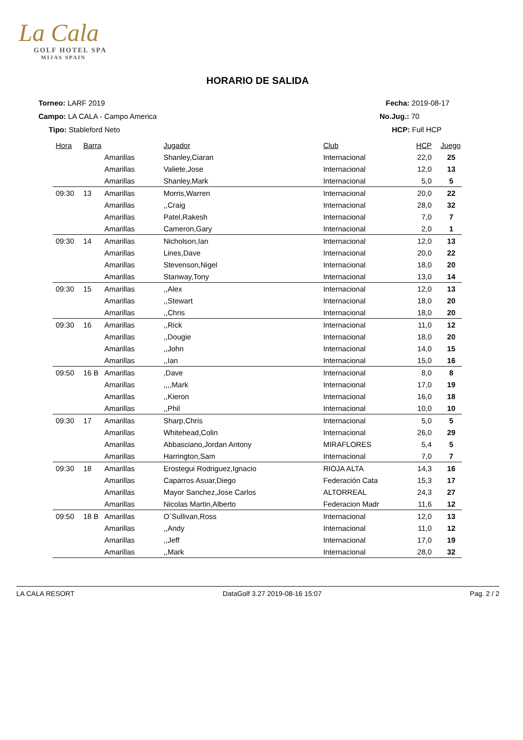La Cala
GOLF HOTEL SPA
MIJAS SPAIN
HORARIO DE SALIDA
Torneo: LARF 2019
Campo: LA CALA - Campo America
Tipo: Stableford Neto
Fecha: 2019-08-17
No.Jug.: 70
HCP: Full HCP
| Hora | Barra | | Jugador | Club | HCP | Juego |
| --- | --- | --- | --- | --- | --- | --- |
| | | Amarillas | Shanley,Ciaran | Internacional | 22,0 | 25 |
| | | Amarillas | Valiete,Jose | Internacional | 12,0 | 13 |
| | | Amarillas | Shanley,Mark | Internacional | 5,0 | 5 |
| 09:30 | 13 | Amarillas | Morris,Warren | Internacional | 20,0 | 22 |
| | | Amarillas | ,,Craig | Internacional | 28,0 | 32 |
| | | Amarillas | Patel,Rakesh | Internacional | 7,0 | 7 |
| | | Amarillas | Cameron,Gary | Internacional | 2,0 | 1 |
| 09:30 | 14 | Amarillas | Nicholson,Ian | Internacional | 12,0 | 13 |
| | | Amarillas | Lines,Dave | Internacional | 20,0 | 22 |
| | | Amarillas | Stevenson,Nigel | Internacional | 18,0 | 20 |
| | | Amarillas | Stanway,Tony | Internacional | 13,0 | 14 |
| 09:30 | 15 | Amarillas | ,,Alex | Internacional | 12,0 | 13 |
| | | Amarillas | ,,Stewart | Internacional | 18,0 | 20 |
| | | Amarillas | ,,Chris | Internacional | 18,0 | 20 |
| 09:30 | 16 | Amarillas | ,,Rick | Internacional | 11,0 | 12 |
| | | Amarillas | ,,Dougie | Internacional | 18,0 | 20 |
| | | Amarillas | ,,John | Internacional | 14,0 | 15 |
| | | Amarillas | ,,Ian | Internacional | 15,0 | 16 |
| 09:50 | 16 B | Amarillas | ,Dave | Internacional | 8,0 | 8 |
| | | Amarillas | ,,,,Mark | Internacional | 17,0 | 19 |
| | | Amarillas | ,,Kieron | Internacional | 16,0 | 18 |
| | | Amarillas | ,,Phil | Internacional | 10,0 | 10 |
| 09:30 | 17 | Amarillas | Sharp,Chris | Internacional | 5,0 | 5 |
| | | Amarillas | Whitehead,Colin | Internacional | 26,0 | 29 |
| | | Amarillas | Abbasciano,Jordan Antony | MIRAFLORES | 5,4 | 5 |
| | | Amarillas | Harrington,Sam | Internacional | 7,0 | 7 |
| 09:30 | 18 | Amarillas | Erostegui Rodriguez,Ignacio | RIOJA ALTA | 14,3 | 16 |
| | | Amarillas | Caparros Asuar,Diego | Federación Cata | 15,3 | 17 |
| | | Amarillas | Mayor Sanchez,Jose Carlos | ALTORREAL | 24,3 | 27 |
| | | Amarillas | Nicolas Martin,Alberto | Federacion Madr | 11,6 | 12 |
| 09:50 | 18 B | Amarillas | O´Sullivan,Ross | Internacional | 12,0 | 13 |
| | | Amarillas | ,,Andy | Internacional | 11,0 | 12 |
| | | Amarillas | ,,Jeff | Internacional | 17,0 | 19 |
| | | Amarillas | ,,Mark | Internacional | 28,0 | 32 |
LA CALA RESORT DataGolf 3.27 2019-08-16 15:07 Pag. 2 / 2